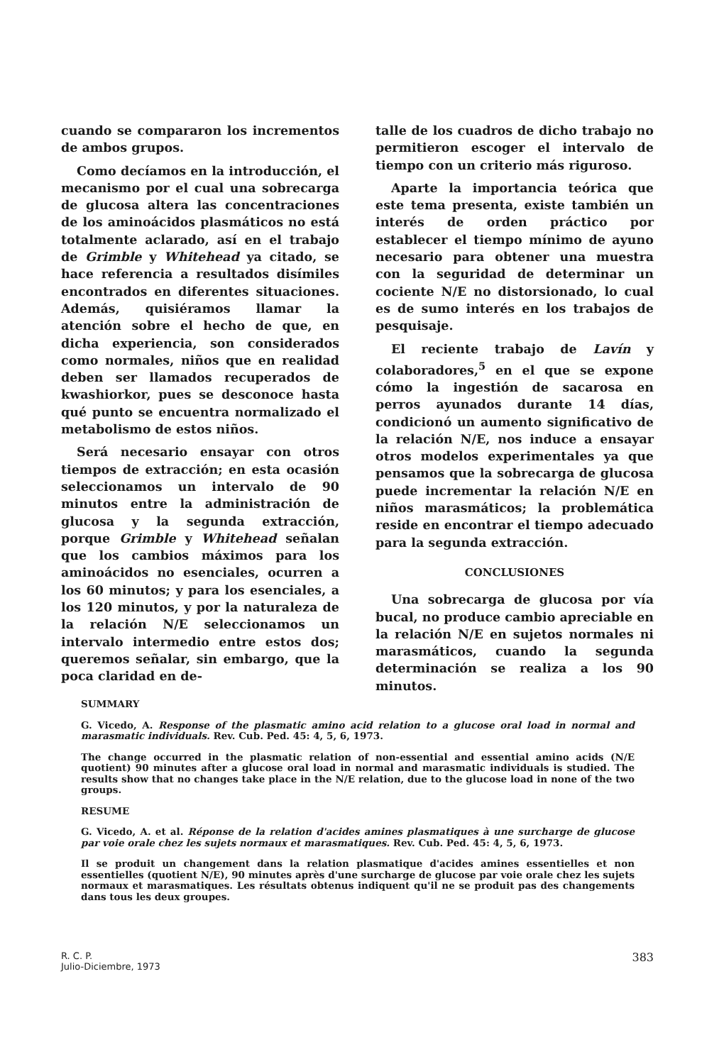cuando se compararon los incrementos de ambos grupos.
Como decíamos en la introducción, el mecanismo por el cual una sobrecarga de glucosa altera las concentraciones de los aminoácidos plasmáticos no está totalmente aclarado, así en el trabajo de Grimble y Whitehead ya citado, se hace referencia a resultados disímiles encontrados en diferentes situaciones. Además, quisiéramos llamar la atención sobre el hecho de que, en dicha experiencia, son considerados como normales, niños que en realidad deben ser llamados recuperados de kwashiorkor, pues se desconoce hasta qué punto se encuentra normalizado el metabolismo de estos niños.
Será necesario ensayar con otros tiempos de extracción; en esta ocasión seleccionamos un intervalo de 90 minutos entre la administración de glucosa y la segunda extracción, porque Grimble y Whitehead señalan que los cambios máximos para los aminoácidos no esenciales, ocurren a los 60 minutos; y para los esenciales, a los 120 minutos, y por la naturaleza de la relación N/E seleccionamos un intervalo intermedio entre estos dos; queremos señalar, sin embargo, que la poca claridad en de-
talle de los cuadros de dicho trabajo no permitieron escoger el intervalo de tiempo con un criterio más riguroso.
Aparte la importancia teórica que este tema presenta, existe también un interés de orden práctico por establecer el tiempo mínimo de ayuno necesario para obtener una muestra con la seguridad de determinar un cociente N/E no distorsionado, lo cual es de sumo interés en los trabajos de pesquisaje.
El reciente trabajo de Lavín y colaboradores,<sup>5</sup> en el que se expone cómo la ingestión de sacarosa en perros ayunados durante 14 días, condicionó un aumento significativo de la relación N/E, nos induce a ensayar otros modelos experimentales ya que pensamos que la sobrecarga de glucosa puede incrementar la relación N/E en niños marasmáticos; la problemática reside en encontrar el tiempo adecuado para la segunda extracción.
CONCLUSIONES
Una sobrecarga de glucosa por vía bucal, no produce cambio apreciable en la relación N/E en sujetos normales ni marasmáticos, cuando la segunda determinación se realiza a los 90 minutos.
SUMMARY
G. Vicedo, A. Response of the plasmatic amino acid relation to a glucose oral load in normal and marasmatic individuals. Rev. Cub. Ped. 45: 4, 5, 6, 1973.
The change occurred in the plasmatic relation of non-essential and essential amino acids (N/E quotient) 90 minutes after a glucose oral load in normal and marasmatic individuals is studied. The results show that no changes take place in the N/E relation, due to the glucose load in none of the two groups.
RESUME
G. Vicedo, A. et al. Réponse de la relation d'acides amines plasmatiques à une surcharge de glucose par voie orale chez les sujets normaux et marasmatiques. Rev. Cub. Ped. 45: 4, 5, 6, 1973.
Il se produit un changement dans la relation plasmatique d'acides amines essentielles et non essentielles (quotient N/E), 90 minutes après d'une surcharge de glucose par voie orale chez les sujets normaux et marasmatiques. Les résultats obtenus indiquent qu'il ne se produit pas des changements dans tous les deux groupes.
R. C. P.
Julio-Diciembre, 1973
383